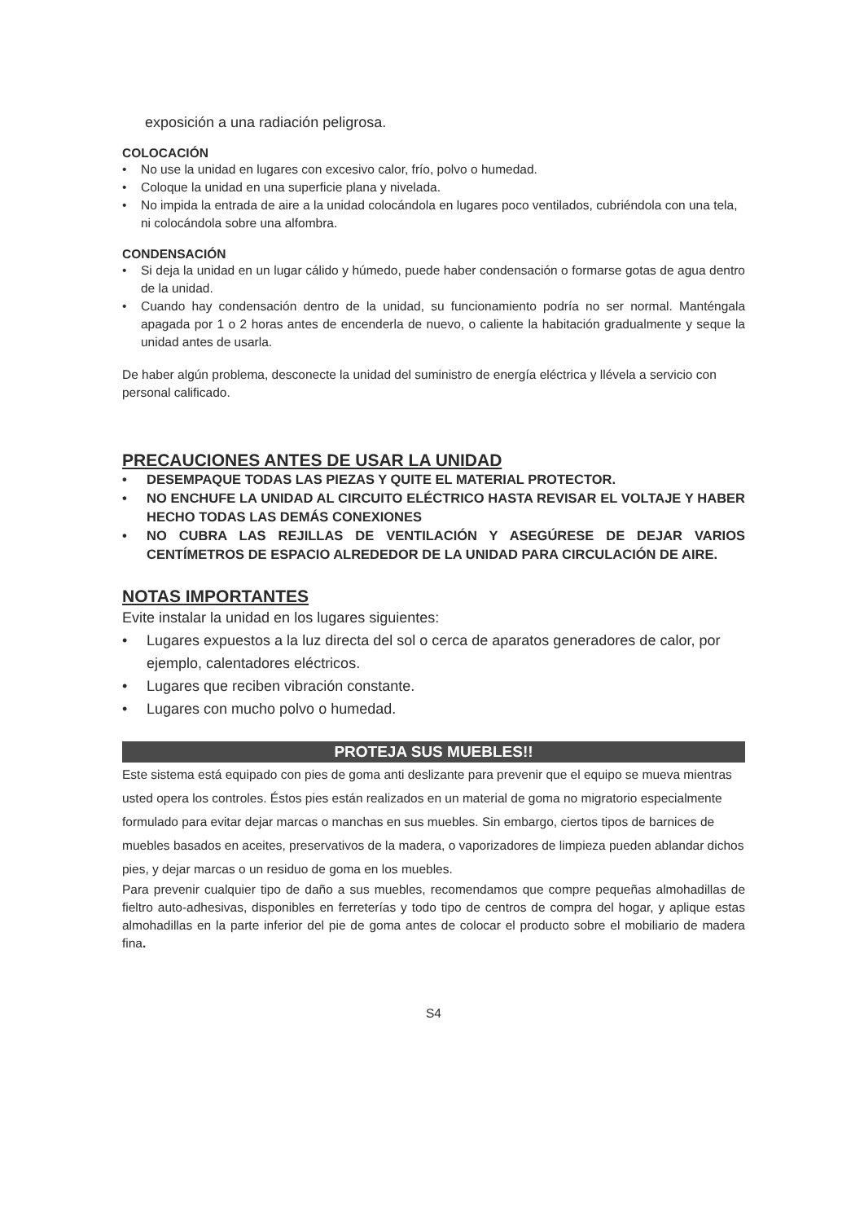exposición a una radiación peligrosa.
COLOCACIÓN
• No use la unidad en lugares con excesivo calor, frío, polvo o humedad.
• Coloque la unidad en una superficie plana y nivelada.
• No impida la entrada de aire a la unidad colocándola en lugares poco ventilados, cubriéndola con una tela, ni colocándola sobre una alfombra.
CONDENSACIÓN
• Si deja la unidad en un lugar cálido y húmedo, puede haber condensación o formarse gotas de agua dentro de la unidad.
• Cuando hay condensación dentro de la unidad, su funcionamiento podría no ser normal. Manténgala apagada por 1 o 2 horas antes de encenderla de nuevo, o caliente la habitación gradualmente y seque la unidad antes de usarla.
De haber algún problema, desconecte la unidad del suministro de energía eléctrica y llévela a servicio con personal calificado.
PRECAUCIONES ANTES DE USAR LA UNIDAD
• DESEMPAQUE TODAS LAS PIEZAS Y QUITE EL MATERIAL PROTECTOR.
• NO ENCHUFE LA UNIDAD AL CIRCUITO ELÉCTRICO HASTA REVISAR EL VOLTAJE Y HABER HECHO TODAS LAS DEMÁS CONEXIONES
• NO CUBRA LAS REJILLAS DE VENTILACIÓN Y ASEGÚRESE DE DEJAR VARIOS CENTÍMETROS DE ESPACIO ALREDEDOR DE LA UNIDAD PARA CIRCULACIÓN DE AIRE.
NOTAS IMPORTANTES
Evite instalar la unidad en los lugares siguientes:
• Lugares expuestos a la luz directa del sol o cerca de aparatos generadores de calor, por ejemplo, calentadores eléctricos.
• Lugares que reciben vibración constante.
• Lugares con mucho polvo o humedad.
PROTEJA SUS MUEBLES!!
Este sistema está equipado con pies de goma anti deslizante para prevenir que el equipo se mueva mientras usted opera los controles. Éstos pies están realizados en un material de goma no migratorio especialmente formulado para evitar dejar marcas o manchas en sus muebles. Sin embargo, ciertos tipos de barnices de muebles basados en aceites, preservativos de la madera, o vaporizadores de limpieza pueden ablandar dichos pies, y dejar marcas o un residuo de goma en los muebles.
Para prevenir cualquier tipo de daño a sus muebles, recomendamos que compre pequeñas almohadillas de fieltro auto-adhesivas, disponibles en ferreterías y todo tipo de centros de compra del hogar, y aplique estas almohadillas en la parte inferior del pie de goma antes de colocar el producto sobre el mobiliario de madera fina.
S4